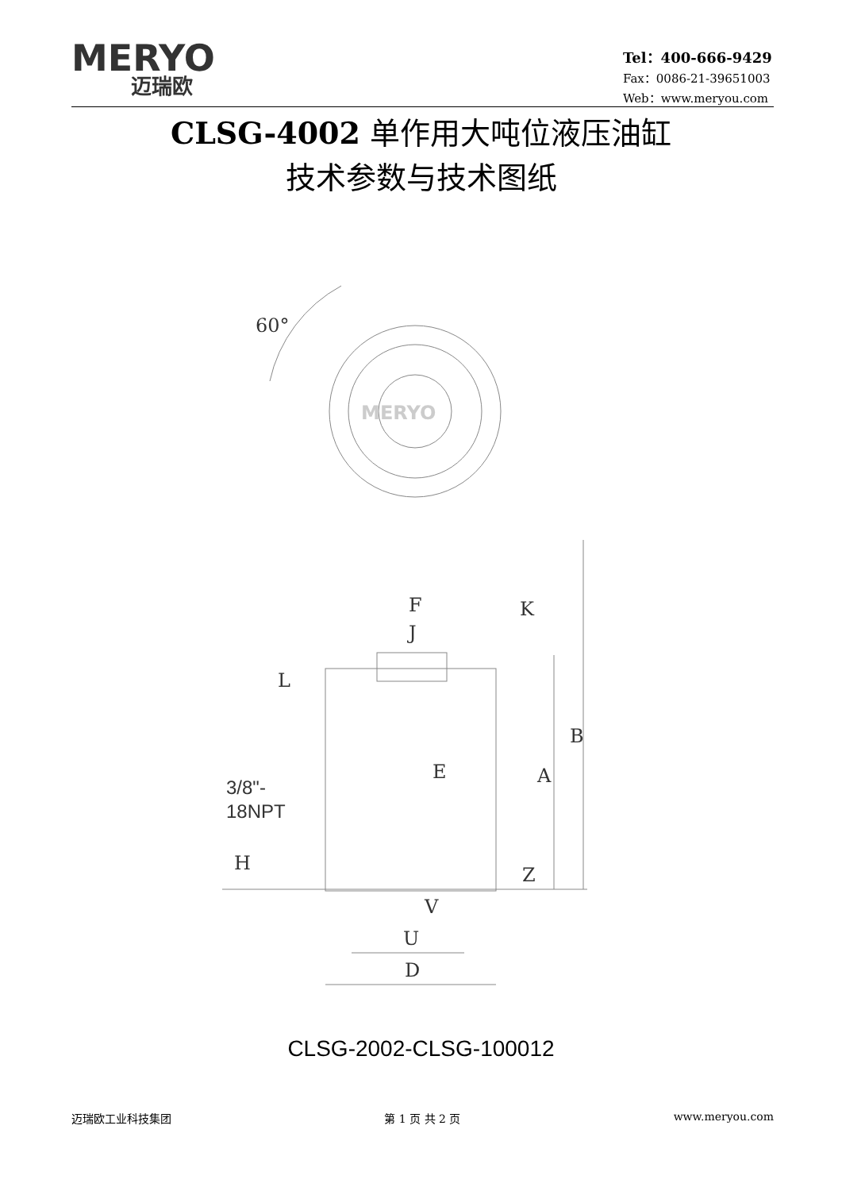MERYO
迈瑞欧
Tel：400-666-9429
Fax：0086-21-39651003
Web：www.meryou.com
CLSG-4002 单作用大吨位液压油缸
技术参数与技术图纸
60°
MERYO
F
J
K
L
B
A
E
H
Z
V
U
D
3/8"-
18NPT
CLSG-2002-CLSG-100012
迈瑞欧工业科技集团 第 1 页 共 2 页 www.meryou.com